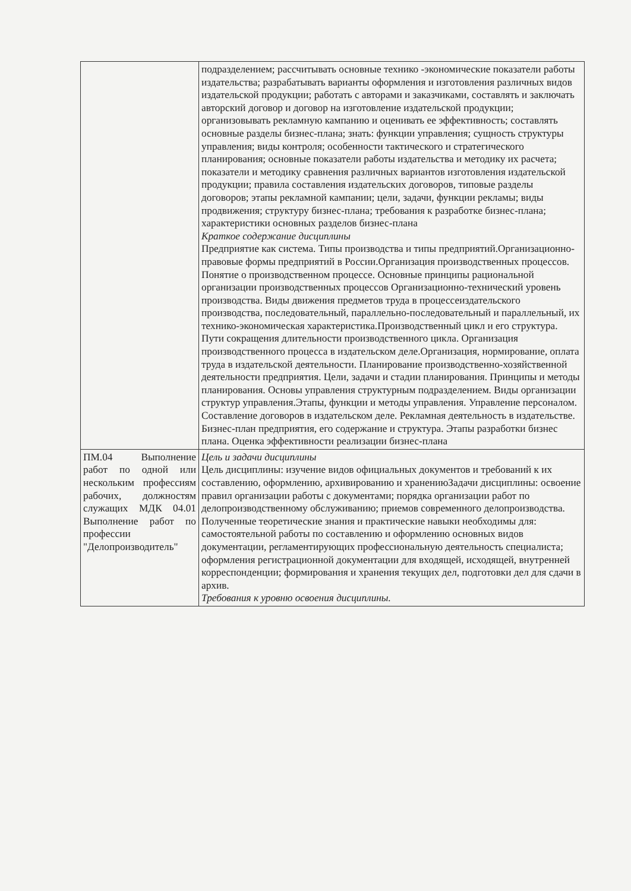| | подразделением; рассчитывать основные технико -экономические показатели работы издательства; разрабатывать варианты оформления и изготовления различных видов издательской продукции; работать с авторами и заказчиками, составлять и заключать авторский договор и договор на изготовление издательской продукции; организовывать рекламную кампанию и оценивать ее эффективность; составлять основные разделы бизнес-плана; знать: функции управления; сущность структуры управления; виды контроля; особенности тактического и стратегического планирования; основные показатели работы издательства и методику их расчета; показатели и методику сравнения различных вариантов изготовления издательской продукции; правила составления издательских договоров, типовые разделы договоров; этапы рекламной кампании; цели, задачи, функции рекламы; виды продвижения; структуру бизнес-плана; требования к разработке бизнес-плана; характеристики основных разделов бизнес-плана Краткое содержание дисциплины Предприятие как система. Типы производства и типы предприятий.Организационно-правовые формы предприятий в России.Организация производственных процессов. Понятие о производственном процессе. Основные принципы рациональной организации производственных процессов Организационно-технический уровень производства. Виды движения предметов труда в процессеиздательского производства, последовательный, параллельно-последовательный и параллельный, их технико-экономическая характеристика.Производственный цикл и его структура. Пути сокращения длительности производственного цикла. Организация производственного процесса в издательском деле.Организация, нормирование, оплата труда в издательской деятельности. Планирование производственно-хозяйственной деятельности предприятия. Цели, задачи и стадии планирования. Принципы и методы планирования. Основы управления структурным подразделением. Виды организации структур управления.Этапы, функции и методы управления. Управление персоналом. Составление договоров в издательском деле. Рекламная деятельность в издательстве. Бизнес-план предприятия, его содержание и структура. Этапы разработки бизнес плана. Оценка эффективности реализации бизнес-плана |
| ПМ.04 Выполнение работ по одной или нескольким профессиям рабочих, должностям служащих МДК 04.01 Выполнение работ по профессии "Делопроизводитель" | Цель и задачи дисциплины Цель дисциплины: изучение видов официальных документов и требований к их составлению, оформлению, архивированию и хранениюЗадачи дисциплины: освоение правил организации работы с документами; порядка организации работ по делопроизводственному обслуживанию; приемов современного делопроизводства. Полученные теоретические знания и практические навыки необходимы для: самостоятельной работы по составлению и оформлению основных видов документации, регламентирующих профессиональную деятельность специалиста; оформления регистрационной документации для входящей, исходящей, внутренней корреспонденции; формирования и хранения текущих дел, подготовки дел для сдачи в архив. Требования к уровню освоения дисциплины. |